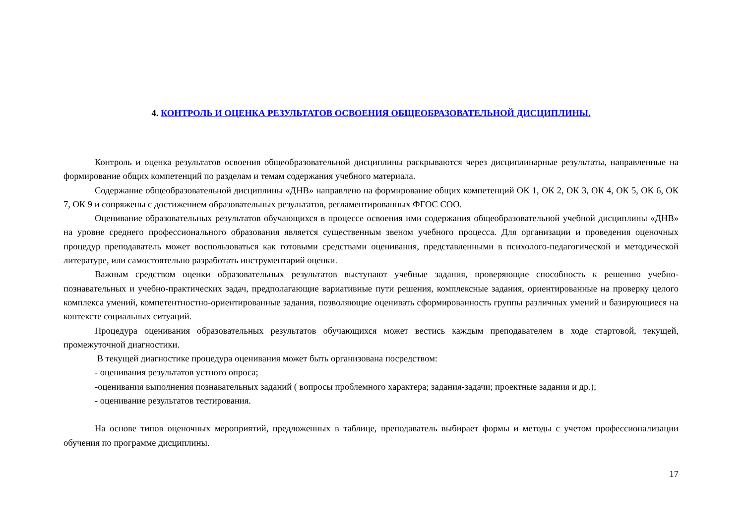4. КОНТРОЛЬ И ОЦЕНКА РЕЗУЛЬТАТОВ ОСВОЕНИЯ ОБЩЕОБРАЗОВАТЕЛЬНОЙ ДИСЦИПЛИНЫ.
Контроль и оценка результатов освоения общеобразовательной дисциплины раскрываются через дисциплинарные результаты, направленные на формирование общих компетенций по разделам и темам содержания учебного материала.
Содержание общеобразовательной дисциплины «ДНВ» направлено на формирование общих компетенций ОК 1, ОК 2, ОК 3, ОК 4, ОК 5, ОК 6, ОК 7, ОК 9 и сопряжены с достижением образовательных результатов, регламентированных ФГОС СОО.
Оценивание образовательных результатов обучающихся в процессе освоения ими содержания общеобразовательной учебной дисциплины «ДНВ» на уровне среднего профессионального образования является существенным звеном учебного процесса. Для организации и проведения оценочных процедур преподаватель может воспользоваться как готовыми средствами оценивания, представленными в психолого-педагогической и методической литературе, или самостоятельно разработать инструментарий оценки.
Важным средством оценки образовательных результатов выступают учебные задания, проверяющие способность к решению учебно-познавательных и учебно-практических задач, предполагающие вариативные пути решения, комплексные задания, ориентированные на проверку целого комплекса умений, компетентностно-ориентированные задания, позволяющие оценивать сформированность группы различных умений и базирующиеся на контексте социальных ситуаций.
Процедура оценивания образовательных результатов обучающихся может вестись каждым преподавателем в ходе стартовой, текущей, промежуточной диагностики.
В текущей диагностике процедура оценивания может быть организована посредством:
- оценивания результатов устного опроса;
-оценивания выполнения познавательных заданий ( вопросы проблемного характера; задания-задачи; проектные задания и др.);
- оценивание результатов тестирования.
На основе типов оценочных мероприятий, предложенных в таблице, преподаватель выбирает формы и методы с учетом профессионализации обучения по программе дисциплины.
17